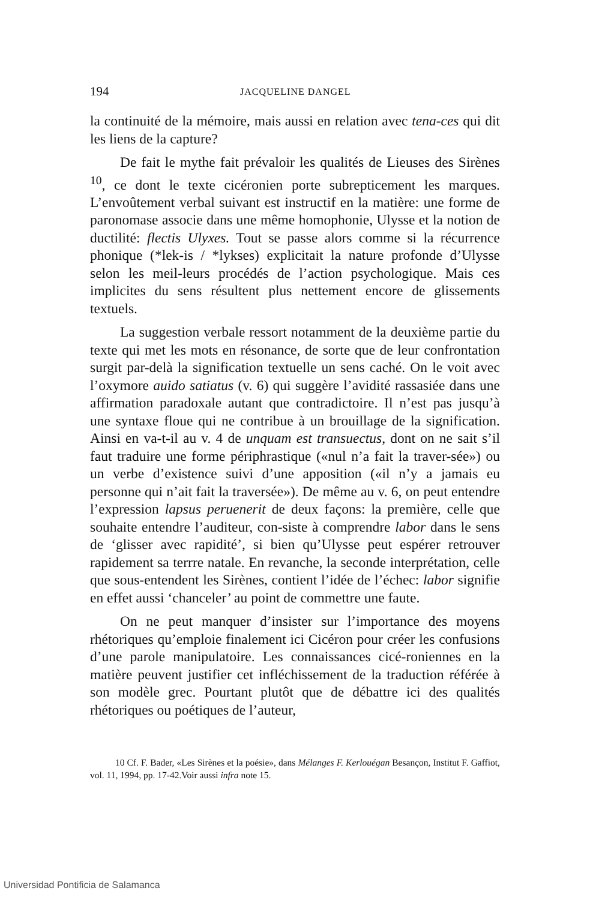194 JACQUELINE DANGEL
la continuité de la mémoire, mais aussi en relation avec tena-ces qui dit les liens de la capture?
De fait le mythe fait prévaloir les qualités de Lieuses des Sirènes <sup>10</sup>, ce dont le texte cicéronien porte subrepticement les marques. L’envoûtement verbal suivant est instructif en la matière: une forme de paronomase associe dans une même homophonie, Ulysse et la notion de ductilité: flectis Ulyxes. Tout se passe alors comme si la récurrence phonique (*lek-is / *lykses) explicitait la nature profonde d’Ulysse selon les meil-leurs procédés de l’action psychologique. Mais ces implicites du sens résultent plus nettement encore de glissements textuels.
La suggestion verbale ressort notamment de la deuxième partie du texte qui met les mots en résonance, de sorte que de leur confrontation surgit par-delà la signification textuelle un sens caché. On le voit avec l’oxymore auido satiatus (v. 6) qui suggère l’avidité rassasiée dans une affirmation paradoxale autant que contradictoire. Il n’est pas jusqu’à une syntaxe floue qui ne contribue à un brouillage de la signification. Ainsi en va-t-il au v. 4 de unquam est transuectus, dont on ne sait s’il faut traduire une forme périphrastique («nul n’a fait la traver-sée») ou un verbe d’existence suivi d’une apposition («il n’y a jamais eu personne qui n’ait fait la traversée»). De même au v. 6, on peut entendre l’expression lapsus peruenerit de deux façons: la première, celle que souhaite entendre l’auditeur, con-siste à comprendre labor dans le sens de ‘glisser avec rapidité’, si bien qu’Ulysse peut espérer retrouver rapidement sa terrre natale. En revanche, la seconde interprétation, celle que sous-entendent les Sirènes, contient l’idée de l’échec: labor signifie en effet aussi ‘chanceler’ au point de commettre une faute.
On ne peut manquer d’insister sur l’importance des moyens rhétoriques qu’emploie finalement ici Cicéron pour créer les confusions d’une parole manipulatoire. Les connaissances cicé-roniennes en la matière peuvent justifier cet infléchissement de la traduction référée à son modèle grec. Pourtant plutôt que de débattre ici des qualités rhétoriques ou poétiques de l’auteur,
10 Cf. F. Bader, «Les Sirènes et la poésie», dans Mélanges F. Kerlouégan Besançon, Institut F. Gaffiot, vol. 11, 1994, pp. 17-42.Voir aussi infra note 15.
Universidad Pontificia de Salamanca